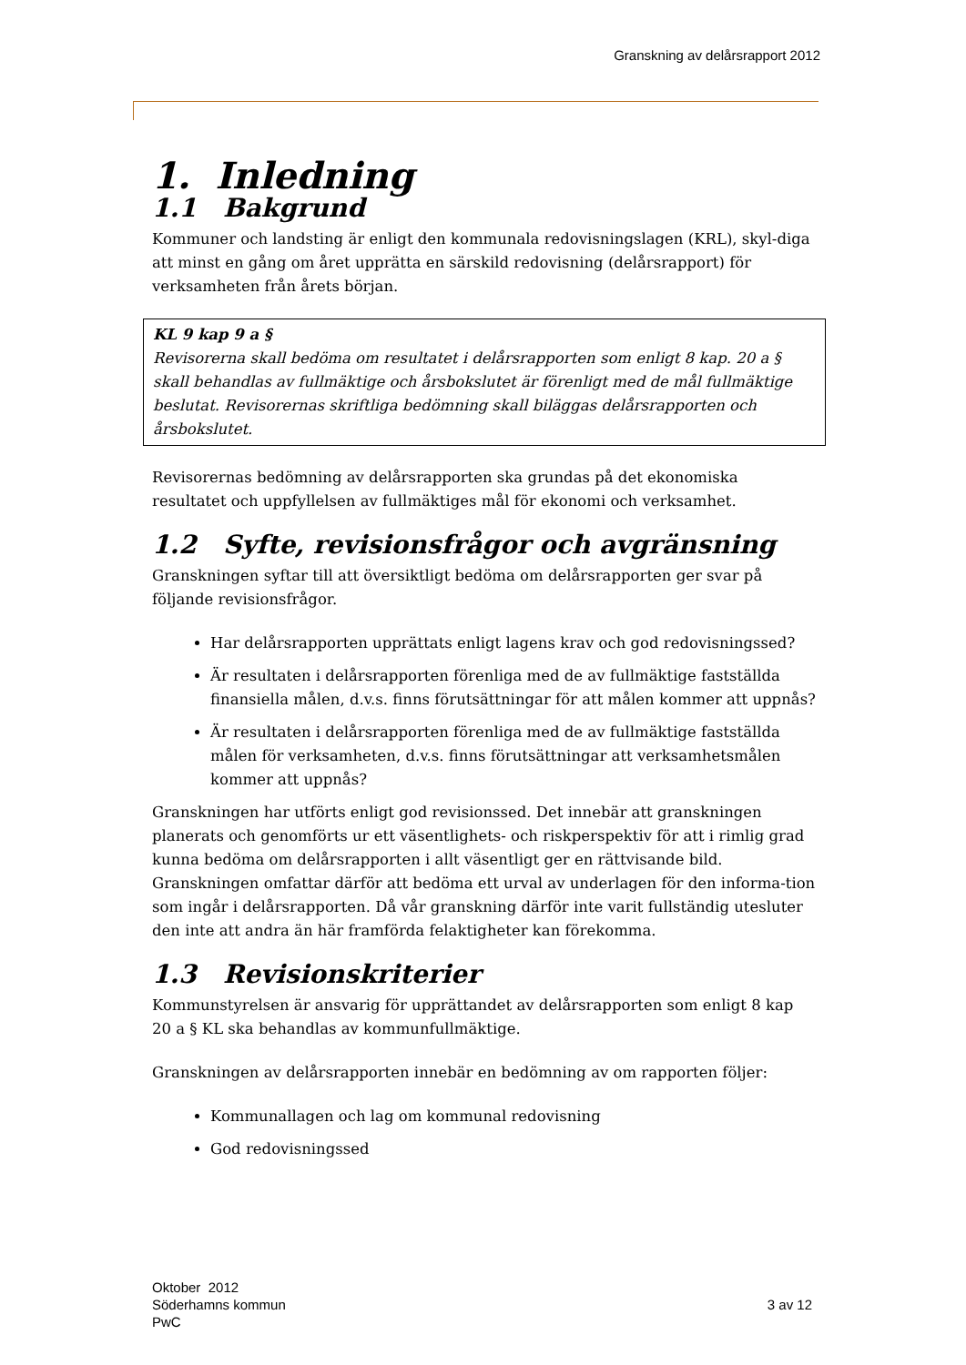Granskning av delårsrapport 2012
1. Inledning
1.1 Bakgrund
Kommuner och landsting är enligt den kommunala redovisningslagen (KRL), skyl-diga att minst en gång om året upprätta en särskild redovisning (delårsrapport) för verksamheten från årets början.
KL 9 kap 9 a §
Revisorerna skall bedöma om resultatet i delårsrapporten som enligt 8 kap. 20 a § skall behandlas av fullmäktige och årsbokslutet är förenligt med de mål fullmäktige beslutat. Revisorernas skriftliga bedömning skall biläggas delårsrapporten och årsbokslutet.
Revisorernas bedömning av delårsrapporten ska grundas på det ekonomiska resultatet och uppfyllelsen av fullmäktiges mål för ekonomi och verksamhet.
1.2 Syfte, revisionsfrågor och avgränsning
Granskningen syftar till att översiktligt bedöma om delårsrapporten ger svar på följande revisionsfrågor.
Har delårsrapporten upprättats enligt lagens krav och god redovisningssed?
Är resultaten i delårsrapporten förenliga med de av fullmäktige fastställda finansiella målen, d.v.s. finns förutsättningar för att målen kommer att uppnås?
Är resultaten i delårsrapporten förenliga med de av fullmäktige fastställda målen för verksamheten, d.v.s. finns förutsättningar att verksamhetsmålen kommer att uppnås?
Granskningen har utförts enligt god revisionssed. Det innebär att granskningen planerats och genomförts ur ett väsentlighets- och riskperspektiv för att i rimlig grad kunna bedöma om delårsrapporten i allt väsentligt ger en rättvisande bild. Granskningen omfattar därför att bedöma ett urval av underlagen för den informa-tion som ingår i delårsrapporten. Då vår granskning därför inte varit fullständig utesluter den inte att andra än här framförda felaktigheter kan förekomma.
1.3 Revisionskriterier
Kommunstyrelsen är ansvarig för upprättandet av delårsrapporten som enligt 8 kap 20 a § KL ska behandlas av kommunfullmäktige.
Granskningen av delårsrapporten innebär en bedömning av om rapporten följer:
Kommunallagen och lag om kommunal redovisning
God redovisningssed
Oktober 2012
Söderhamns kommun
PwC
3 av 12